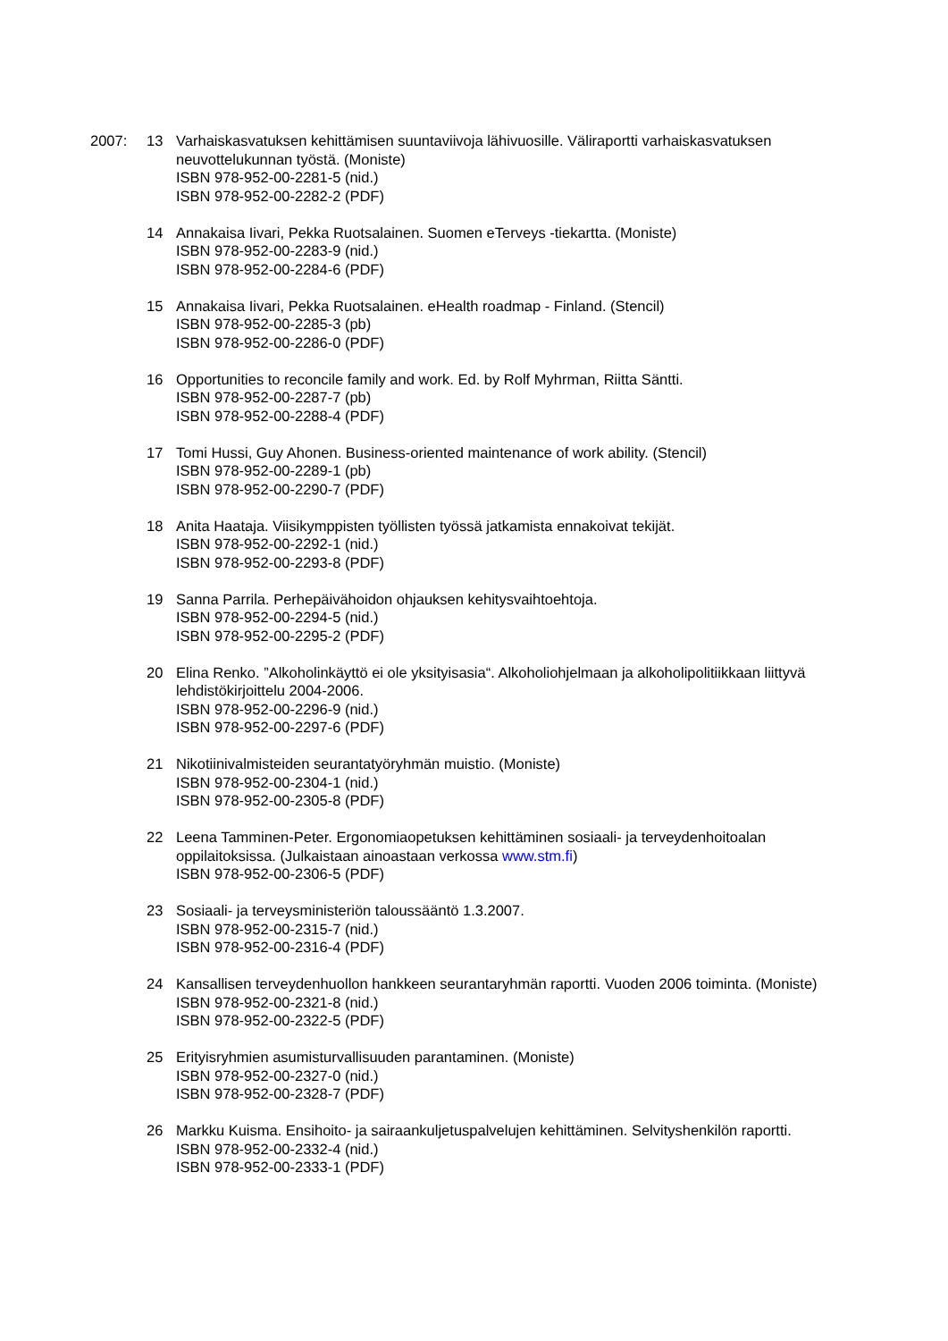2007: 13 Varhaiskasvatuksen kehittämisen suuntaviivoja lähivuosille. Väliraportti varhaiskasvatuksen neuvottelukunnan työstä. (Moniste)
ISBN 978-952-00-2281-5 (nid.)
ISBN 978-952-00-2282-2 (PDF)
14 Annakaisa Iivari, Pekka Ruotsalainen. Suomen eTerveys -tiekartta. (Moniste)
ISBN 978-952-00-2283-9 (nid.)
ISBN 978-952-00-2284-6 (PDF)
15 Annakaisa Iivari, Pekka Ruotsalainen. eHealth roadmap - Finland. (Stencil)
ISBN 978-952-00-2285-3 (pb)
ISBN 978-952-00-2286-0 (PDF)
16 Opportunities to reconcile family and work. Ed. by Rolf Myhrman, Riitta Säntti.
ISBN 978-952-00-2287-7 (pb)
ISBN 978-952-00-2288-4 (PDF)
17 Tomi Hussi, Guy Ahonen. Business-oriented maintenance of work ability. (Stencil)
ISBN 978-952-00-2289-1 (pb)
ISBN 978-952-00-2290-7 (PDF)
18 Anita Haataja. Viisikymppisten työllisten työssä jatkamista ennakoivat tekijät.
ISBN 978-952-00-2292-1 (nid.)
ISBN 978-952-00-2293-8 (PDF)
19 Sanna Parrila. Perhepäivähoidon ohjauksen kehitysvaihtoehtoja.
ISBN 978-952-00-2294-5 (nid.)
ISBN 978-952-00-2295-2 (PDF)
20 Elina Renko. ”Alkoholinkäyttö ei ole yksityisasia“. Alkoholiohjelmaan ja alkoholipolitiikkaan liittyvä lehdistökirjoittelu 2004-2006.
ISBN 978-952-00-2296-9 (nid.)
ISBN 978-952-00-2297-6 (PDF)
21 Nikotiinivalmisteiden seurantatyöryhmän muistio. (Moniste)
ISBN 978-952-00-2304-1 (nid.)
ISBN 978-952-00-2305-8 (PDF)
22 Leena Tamminen-Peter. Ergonomiaopetuksen kehittäminen sosiaali- ja terveydenhoitoalan oppilaitoksissa. (Julkaistaan ainoastaan verkossa www.stm.fi)
ISBN 978-952-00-2306-5 (PDF)
23 Sosiaali- ja terveysministeriön taloussääntö 1.3.2007.
ISBN 978-952-00-2315-7 (nid.)
ISBN 978-952-00-2316-4 (PDF)
24 Kansallisen terveydenhuollon hankkeen seurantaryhmän raportti. Vuoden 2006 toiminta. (Moniste)
ISBN 978-952-00-2321-8 (nid.)
ISBN 978-952-00-2322-5 (PDF)
25 Erityisryhmien asumisturvallisuuden parantaminen. (Moniste)
ISBN 978-952-00-2327-0 (nid.)
ISBN 978-952-00-2328-7 (PDF)
26 Markku Kuisma. Ensihoito- ja sairaankuljetuspalvelujen kehittäminen. Selvityshenkilön raportti.
ISBN 978-952-00-2332-4 (nid.)
ISBN 978-952-00-2333-1 (PDF)